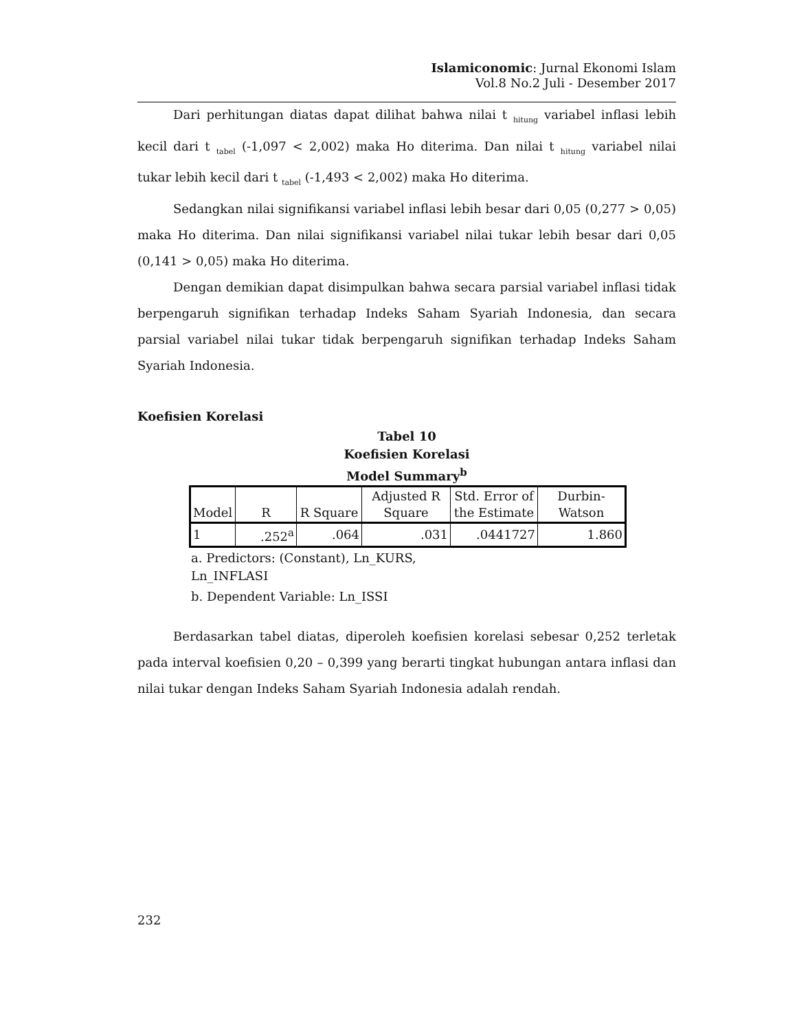Islamiconomic: Jurnal Ekonomi Islam
Vol.8 No.2 Juli - Desember 2017
Dari perhitungan diatas dapat dilihat bahwa nilai t <sub>hitung</sub> variabel inflasi lebih kecil dari t <sub>tabel</sub> (-1,097 < 2,002) maka Ho diterima. Dan nilai t <sub>hitung</sub> variabel nilai tukar lebih kecil dari t <sub>tabel</sub> (-1,493 < 2,002) maka Ho diterima.
Sedangkan nilai signifikansi variabel inflasi lebih besar dari 0,05 (0,277 > 0,05) maka Ho diterima. Dan nilai signifikansi variabel nilai tukar lebih besar dari 0,05 (0,141 > 0,05) maka Ho diterima.
Dengan demikian dapat disimpulkan bahwa secara parsial variabel inflasi tidak berpengaruh signifikan terhadap Indeks Saham Syariah Indonesia, dan secara parsial variabel nilai tukar tidak berpengaruh signifikan terhadap Indeks Saham Syariah Indonesia.
Koefisien Korelasi
Tabel 10
Koefisien Korelasi
Model Summary<sup>b</sup>
| Model | R | R Square | Adjusted R Square | Std. Error of the Estimate | Durbin-Watson |
| --- | --- | --- | --- | --- | --- |
| 1 | .252<sup>a</sup> | .064 | .031 | .0441727 | 1.860 |
a. Predictors: (Constant), Ln_KURS,
Ln_INFLASI
b. Dependent Variable: Ln_ISSI
Berdasarkan tabel diatas, diperoleh koefisien korelasi sebesar 0,252 terletak pada interval koefisien 0,20 – 0,399 yang berarti tingkat hubungan antara inflasi dan nilai tukar dengan Indeks Saham Syariah Indonesia adalah rendah.
232